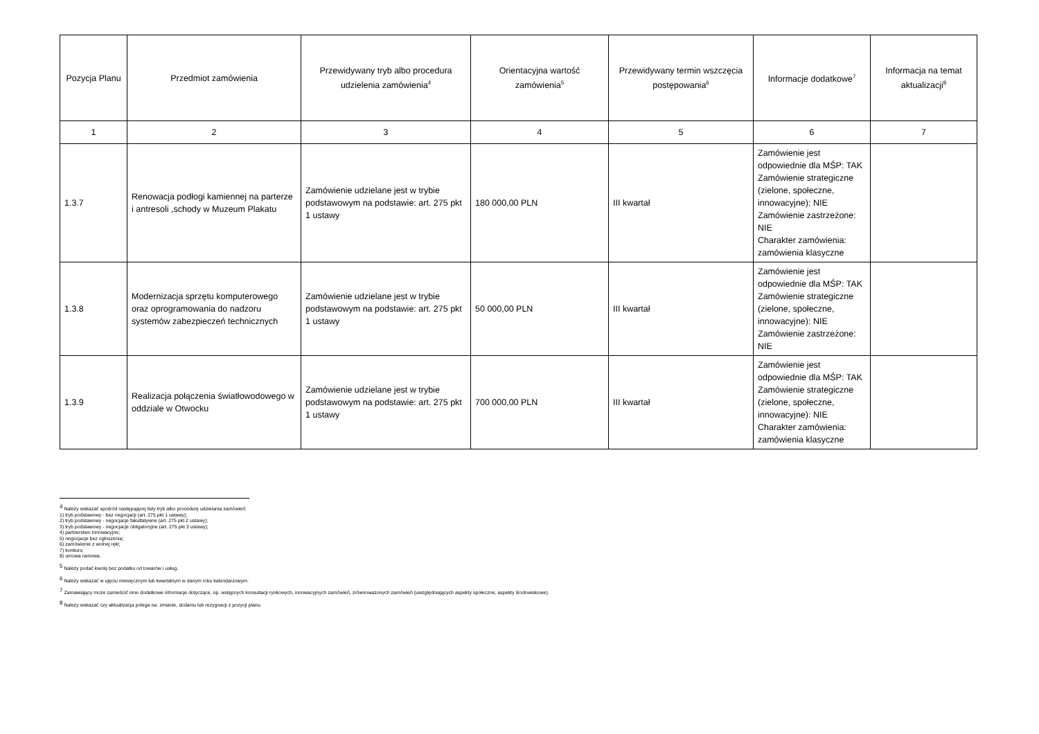| Pozycja Planu | Przedmiot zamówienia | Przewidywany tryb albo procedura udzielenia zamówienia<sup>4</sup> | Orientacyjna wartość zamówienia<sup>5</sup> | Przewidywany termin wszczęcia postępowania<sup>6</sup> | Informacje dodatkowe<sup>7</sup> | Informacja na temat aktualizacji<sup>8</sup> |
| --- | --- | --- | --- | --- | --- | --- |
| 1 | 2 | 3 | 4 | 5 | 6 | 7 |
| 1.3.7 | Renowacja podłogi kamiennej na parterze i antresoli ,schody w Muzeum Plakatu | Zamówienie udzielane jest w trybie podstawowym na podstawie: art. 275 pkt 1 ustawy | 180 000,00 PLN | III kwartał | Zamówienie jest odpowiednie dla MŚP: TAK Zamówienie strategiczne (zielone, społeczne, innowacyjne): NIE Zamówienie zastrzeżone: NIE Charakter zamówienia: zamówienia klasyczne | |
| 1.3.8 | Modernizacja sprzętu komputerowego oraz oprogramowania do nadzoru systemów zabezpieczeń technicznych | Zamówienie udzielane jest w trybie podstawowym na podstawie: art. 275 pkt 1 ustawy | 50 000,00 PLN | III kwartał | Zamówienie jest odpowiednie dla MŚP: TAK Zamówienie strategiczne (zielone, społeczne, innowacyjne): NIE Zamówienie zastrzeżone: NIE | |
| 1.3.9 | Realizacja połączenia światłowodowego w oddziale w Otwocku | Zamówienie udzielane jest w trybie podstawowym na podstawie: art. 275 pkt 1 ustawy | 700 000,00 PLN | III kwartał | Zamówienie jest odpowiednie dla MŚP: TAK Zamówienie strategiczne (zielone, społeczne, innowacyjne): NIE Charakter zamówienia: zamówienia klasyczne | |
<sup>4</sup> Należy wskazać spośród następującej listy tryb albo procedurę udzielania zamówień:
1) tryb podstawowy - bez negocjacji (art. 275 pkt 1 ustawy);
2) tryb podstawowy - negocjacje fakultatywne (art. 275 pkt 2 ustawy);
3) tryb podstawowy - negocjacje obligatoryjne (art. 275 pkt 3 ustawy);
4) partnerstwo innowacyjne;
5) negocjacje bez ogłoszenia;
6) zamówienie z wolnej ręki;
7) konkurs;
8) umowa ramowa.
<sup>5</sup> Należy podać kwotę bez podatku od towarów i usług.
<sup>6</sup> Należy wskazać w ujęciu miesięcznym lub kwartalnym w danym roku kalendarzowym.
<sup>7</sup> Zamawiający może zamieścić inne dodatkowe informacje dotyczące, np. wstępnych konsultacji rynkowych, innowacyjnych zamówień, zrównoważonych zamówień (uwzględniających aspekty społeczne, aspekty środowiskowe).
<sup>8</sup> Należy wskazać czy aktualizacja polega na: zmianie, dodaniu lub rezygnacji z pozycji planu.